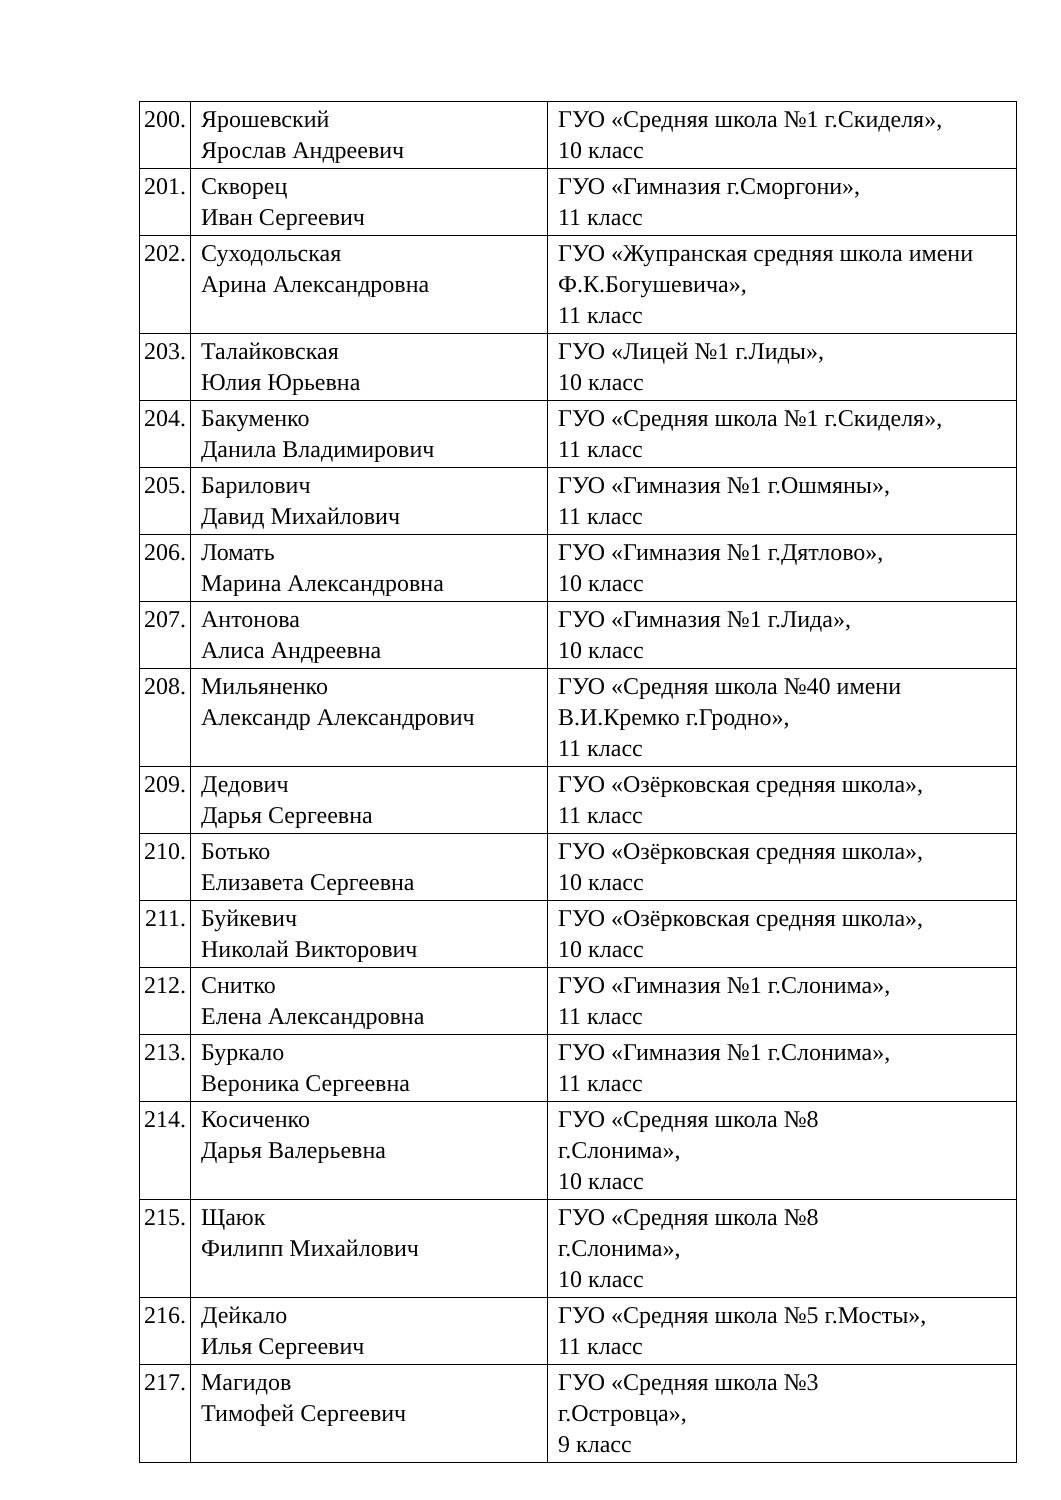| 200. | Ярошевский Ярослав Андреевич | ГУО «Средняя школа №1 г.Скиделя», 10 класс |
| 201. | Скворец Иван Сергеевич | ГУО «Гимназия г.Сморгони», 11 класс |
| 202. | Суходольская Арина Александровна | ГУО «Жупранская средняя школа имени Ф.К.Богушевича», 11 класс |
| 203. | Талайковская Юлия Юрьевна | ГУО «Лицей №1 г.Лиды», 10 класс |
| 204. | Бакуменко Данила Владимирович | ГУО «Средняя школа №1 г.Скиделя», 11 класс |
| 205. | Барилович Давид Михайлович | ГУО «Гимназия №1 г.Ошмяны», 11 класс |
| 206. | Ломать Марина Александровна | ГУО «Гимназия №1 г.Дятлово», 10 класс |
| 207. | Антонова Алиса Андреевна | ГУО «Гимназия №1 г.Лида», 10 класс |
| 208. | Мильяненко Александр Александрович | ГУО «Средняя школа №40 имени В.И.Кремко г.Гродно», 11 класс |
| 209. | Дедович Дарья Сергеевна | ГУО «Озёрковская средняя школа», 11 класс |
| 210. | Ботько Елизавета Сергеевна | ГУО «Озёрковская средняя школа», 10 класс |
| 211. | Буйкевич Николай Викторович | ГУО «Озёрковская средняя школа», 10 класс |
| 212. | Снитко Елена Александровна | ГУО «Гимназия №1 г.Слонима», 11 класс |
| 213. | Буркало Вероника Сергеевна | ГУО «Гимназия №1 г.Слонима», 11 класс |
| 214. | Косиченко Дарья Валерьевна | ГУО «Средняя школа №8 г.Слонима», 10 класс |
| 215. | Щаюк Филипп Михайлович | ГУО «Средняя школа №8 г.Слонима», 10 класс |
| 216. | Дейкало Илья Сергеевич | ГУО «Средняя школа №5 г.Мосты», 11 класс |
| 217. | Магидов Тимофей Сергеевич | ГУО «Средняя школа №3 г.Островца», 9 класс |